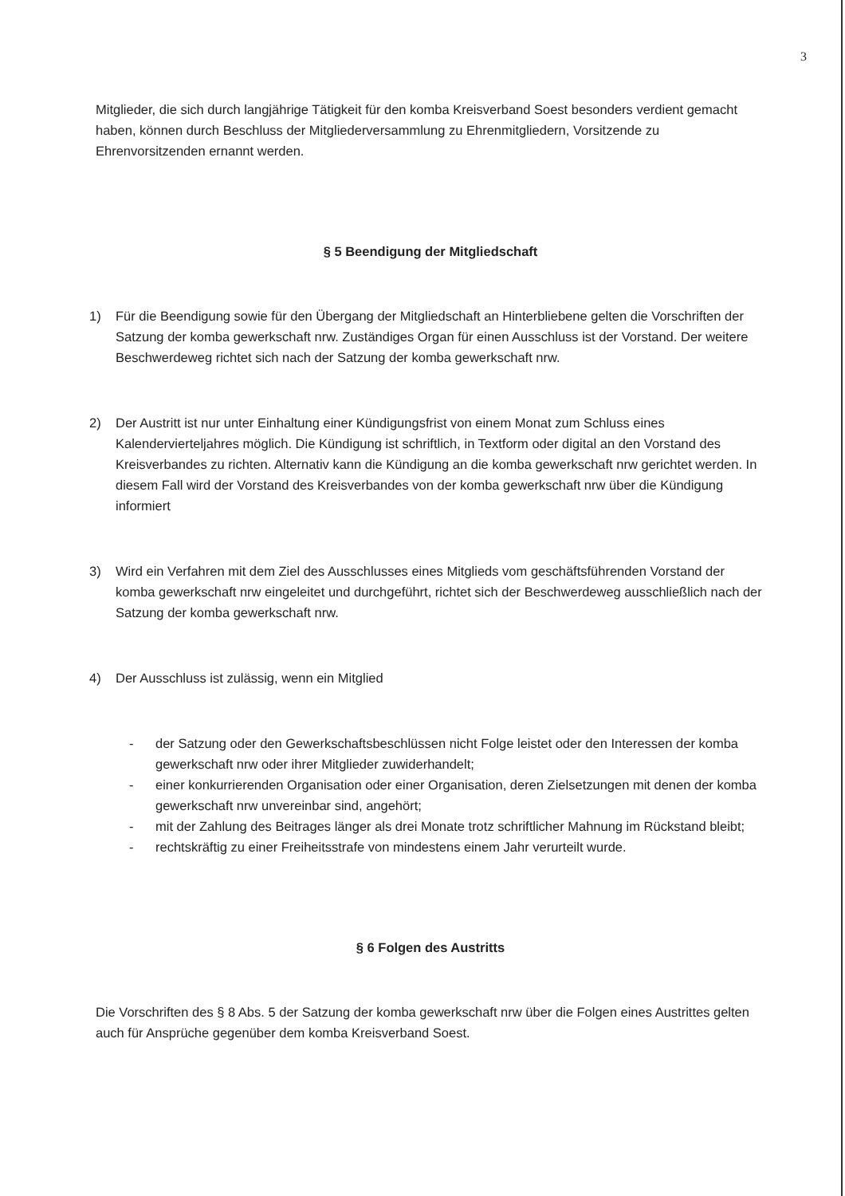3
Mitglieder, die sich durch langjährige Tätigkeit für den komba Kreisverband Soest besonders verdient gemacht haben, können durch Beschluss der Mitgliederversammlung zu Ehrenmitgliedern, Vorsitzende zu Ehrenvorsitzenden ernannt werden.
§ 5 Beendigung der Mitgliedschaft
1) Für die Beendigung sowie für den Übergang der Mitgliedschaft an Hinterbliebene gelten die Vorschriften der Satzung der komba gewerkschaft nrw. Zuständiges Organ für einen Ausschluss ist der Vorstand. Der weitere Beschwerdeweg richtet sich nach der Satzung der komba gewerkschaft nrw.
2) Der Austritt ist nur unter Einhaltung einer Kündigungsfrist von einem Monat zum Schluss eines Kalendervierteljahres möglich. Die Kündigung ist schriftlich, in Textform oder digital an den Vorstand des Kreisverbandes zu richten. Alternativ kann die Kündigung an die komba gewerkschaft nrw gerichtet werden. In diesem Fall wird der Vorstand des Kreisverbandes von der komba gewerkschaft nrw über die Kündigung informiert
3) Wird ein Verfahren mit dem Ziel des Ausschlusses eines Mitglieds vom geschäftsführenden Vorstand der komba gewerkschaft nrw eingeleitet und durchgeführt, richtet sich der Beschwerdeweg ausschließlich nach der Satzung der komba gewerkschaft nrw.
4) Der Ausschluss ist zulässig, wenn ein Mitglied
- der Satzung oder den Gewerkschaftsbeschlüssen nicht Folge leistet oder den Interessen der komba gewerkschaft nrw oder ihrer Mitglieder zuwiderhandelt;
- einer konkurrierenden Organisation oder einer Organisation, deren Zielsetzungen mit denen der komba gewerkschaft nrw unvereinbar sind, angehört;
- mit der Zahlung des Beitrages länger als drei Monate trotz schriftlicher Mahnung im Rückstand bleibt;
- rechtskräftig zu einer Freiheitsstrafe von mindestens einem Jahr verurteilt wurde.
§ 6 Folgen des Austritts
Die Vorschriften des § 8 Abs. 5 der Satzung der komba gewerkschaft nrw über die Folgen eines Austrittes gelten auch für Ansprüche gegenüber dem komba Kreisverband Soest.